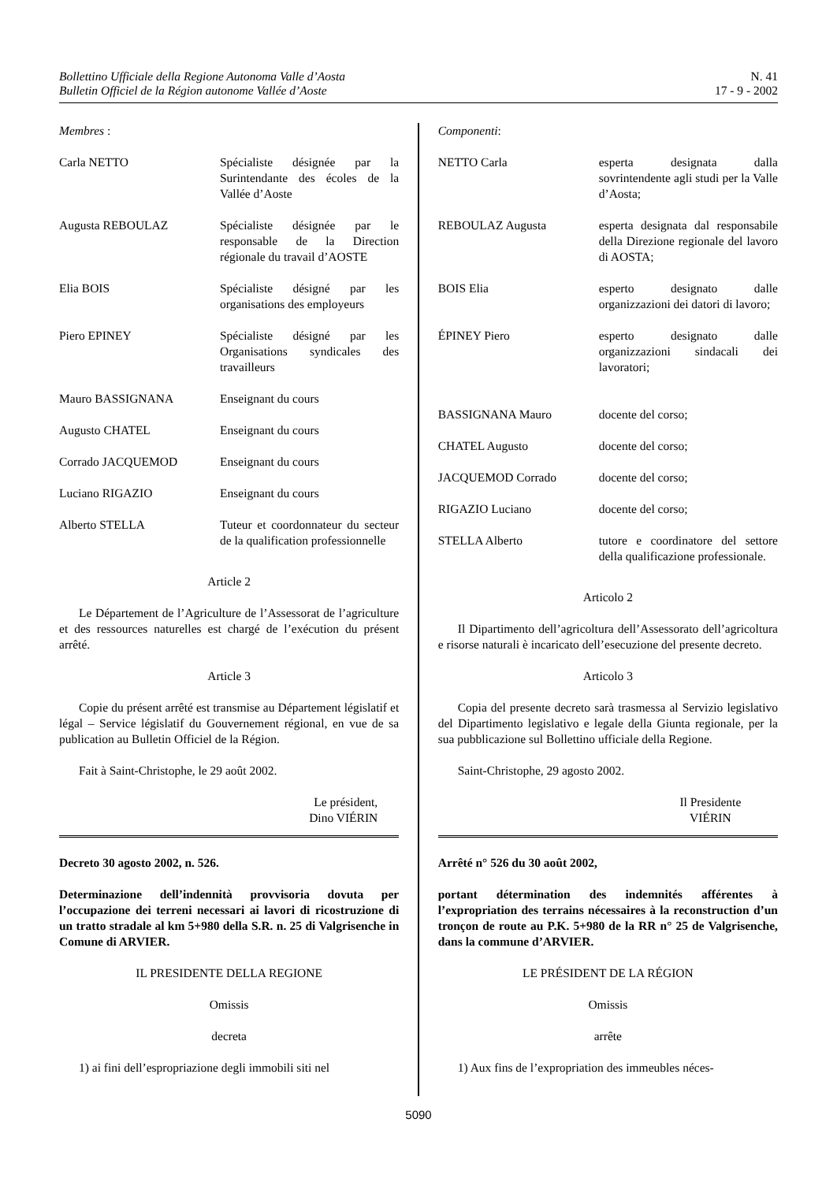Bollettino Ufficiale della Regione Autonoma Valle d’Aosta
Bulletin Officiel de la Région autonome Vallée d’Aoste
N. 41
17 - 9 - 2002
Membres :
| Carla NETTO | Spécialiste désignée par la Surintendante des écoles de la Vallée d’Aoste |
| Augusta REBOULAZ | Spécialiste désignée par le responsable de la Direction régionale du travail d’AOSTE |
| Elia BOIS | Spécialiste désigné par les organisations des employeurs |
| Piero EPINEY | Spécialiste désigné par les Organisations syndicales des travailleurs |
| Mauro BASSIGNANA | Enseignant du cours |
| Augusto CHATEL | Enseignant du cours |
| Corrado JACQUEMOD | Enseignant du cours |
| Luciano RIGAZIO | Enseignant du cours |
| Alberto STELLA | Tuteur et coordonnateur du secteur de la qualification professionnelle |
Article 2
Le Département de l’Agriculture de l’Assessorat de l’agriculture et des ressources naturelles est chargé de l’exécution du présent arrêté.
Article 3
Copie du présent arrêté est transmise au Département législatif et légal – Service législatif du Gouvernement régional, en vue de sa publication au Bulletin Officiel de la Région.
Fait à Saint-Christophe, le 29 août 2002.
Le président,
Dino VIÉRIN
Decreto 30 agosto 2002, n. 526.
Determinazione dell’indennità provvisoria dovuta per l’occupazione dei terreni necessari ai lavori di ricostruzione di un tratto stradale al km 5+980 della S.R. n. 25 di Valgrisenche in Comune di ARVIER.
IL PRESIDENTE DELLA REGIONE
Omissis
decreta
1) ai fini dell’espropriazione degli immobili siti nel
Componenti:
| NETTO Carla | esperta designata dalla sovrintendente agli studi per la Valle d’Aosta; |
| REBOULAZ Augusta | esperta designata dal responsabile della Direzione regionale del lavoro di AOSTA; |
| BOIS Elia | esperto designato dalle organizzazioni dei datori di lavoro; |
| ÉPINEY Piero | esperto designato dalle organizzazioni sindacali dei lavoratori; |
| BASSIGNANA Mauro | docente del corso; |
| CHATEL Augusto | docente del corso; |
| JACQUEMOD Corrado | docente del corso; |
| RIGAZIO Luciano | docente del corso; |
| STELLA Alberto | tutore e coordinatore del settore della qualificazione professionale. |
Articolo 2
Il Dipartimento dell’agricoltura dell’Assessorato dell’agricoltura e risorse naturali è incaricato dell’esecuzione del presente decreto.
Articolo 3
Copia del presente decreto sarà trasmessa al Servizio legislativo del Dipartimento legislativo e legale della Giunta regionale, per la sua pubblicazione sul Bollettino ufficiale della Regione.
Saint-Christophe, 29 agosto 2002.
Il Presidente
VIÉRIN
Arrêté n° 526 du 30 août 2002,
portant détermination des indemnités afférentes à l’expropriation des terrains nécessaires à la reconstruction d’un tronçon de route au P.K. 5+980 de la RR n° 25 de Valgrisenche, dans la commune d’ARVIER.
LE PRÉSIDENT DE LA RÉGION
Omissis
arrête
1) Aux fins de l’expropriation des immeubles néces-
5090